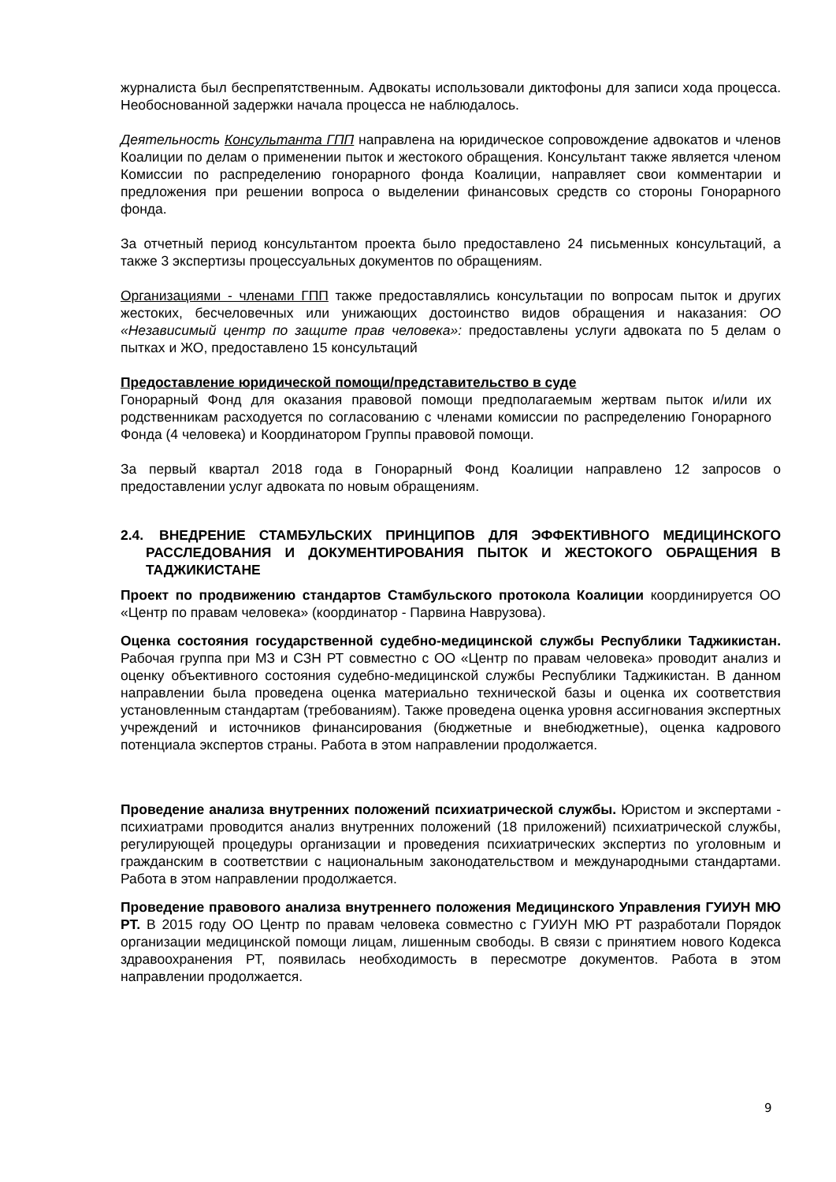журналиста был беспрепятственным. Адвокаты использовали диктофоны для записи хода процесса. Необоснованной задержки начала процесса не наблюдалось.
Деятельность Консультанта ГПП направлена на юридическое сопровождение адвокатов и членов Коалиции по делам о применении пыток и жестокого обращения. Консультант также является членом Комиссии по распределению гонорарного фонда Коалиции, направляет свои комментарии и предложения при решении вопроса о выделении финансовых средств со стороны Гонорарного фонда.
За отчетный период консультантом проекта было предоставлено 24 письменных консультаций, а также 3 экспертизы процессуальных документов по обращениям.
Организациями - членами ГПП также предоставлялись консультации по вопросам пыток и других жестоких, бесчеловечных или унижающих достоинство видов обращения и наказания: ОО «Независимый центр по защите прав человека»: предоставлены услуги адвоката по 5 делам о пытках и ЖО, предоставлено 15 консультаций
Предоставление юридической помощи/представительство в суде
Гонорарный Фонд для оказания правовой помощи предполагаемым жертвам пыток и/или их родственникам расходуется по согласованию с членами комиссии по распределению Гонорарного Фонда (4 человека) и Координатором Группы правовой помощи.
За первый квартал 2018 года в Гонорарный Фонд Коалиции направлено 12 запросов о предоставлении услуг адвоката по новым обращениям.
2.4. ВНЕДРЕНИЕ СТАМБУЛЬСКИХ ПРИНЦИПОВ ДЛЯ ЭФФЕКТИВНОГО МЕДИЦИНСКОГО РАССЛЕДОВАНИЯ И ДОКУМЕНТИРОВАНИЯ ПЫТОК И ЖЕСТОКОГО ОБРАЩЕНИЯ В ТАДЖИКИСТАНЕ
Проект по продвижению стандартов Стамбульского протокола Коалиции координируется ОО «Центр по правам человека» (координатор - Парвина Наврузова).
Оценка состояния государственной судебно-медицинской службы Республики Таджикистан. Рабочая группа при МЗ и СЗН РТ совместно с ОО «Центр по правам человека» проводит анализ и оценку объективного состояния судебно-медицинской службы Республики Таджикистан. В данном направлении была проведена оценка материально технической базы и оценка их соответствия установленным стандартам (требованиям). Также проведена оценка уровня ассигнования экспертных учреждений и источников финансирования (бюджетные и внебюджетные), оценка кадрового потенциала экспертов страны. Работа в этом направлении продолжается.
Проведение анализа внутренних положений психиатрической службы. Юристом и экспертами - психиатрами проводится анализ внутренних положений (18 приложений) психиатрической службы, регулирующей процедуры организации и проведения психиатрических экспертиз по уголовным и гражданским в соответствии с национальным законодательством и международными стандартами. Работа в этом направлении продолжается.
Проведение правового анализа внутреннего положения Медицинского Управления ГУИУН МЮ РТ. В 2015 году ОО Центр по правам человека совместно с ГУИУН МЮ РТ разработали Порядок организации медицинской помощи лицам, лишенным свободы. В связи с принятием нового Кодекса здравоохранения РТ, появилась необходимость в пересмотре документов. Работа в этом направлении продолжается.
9